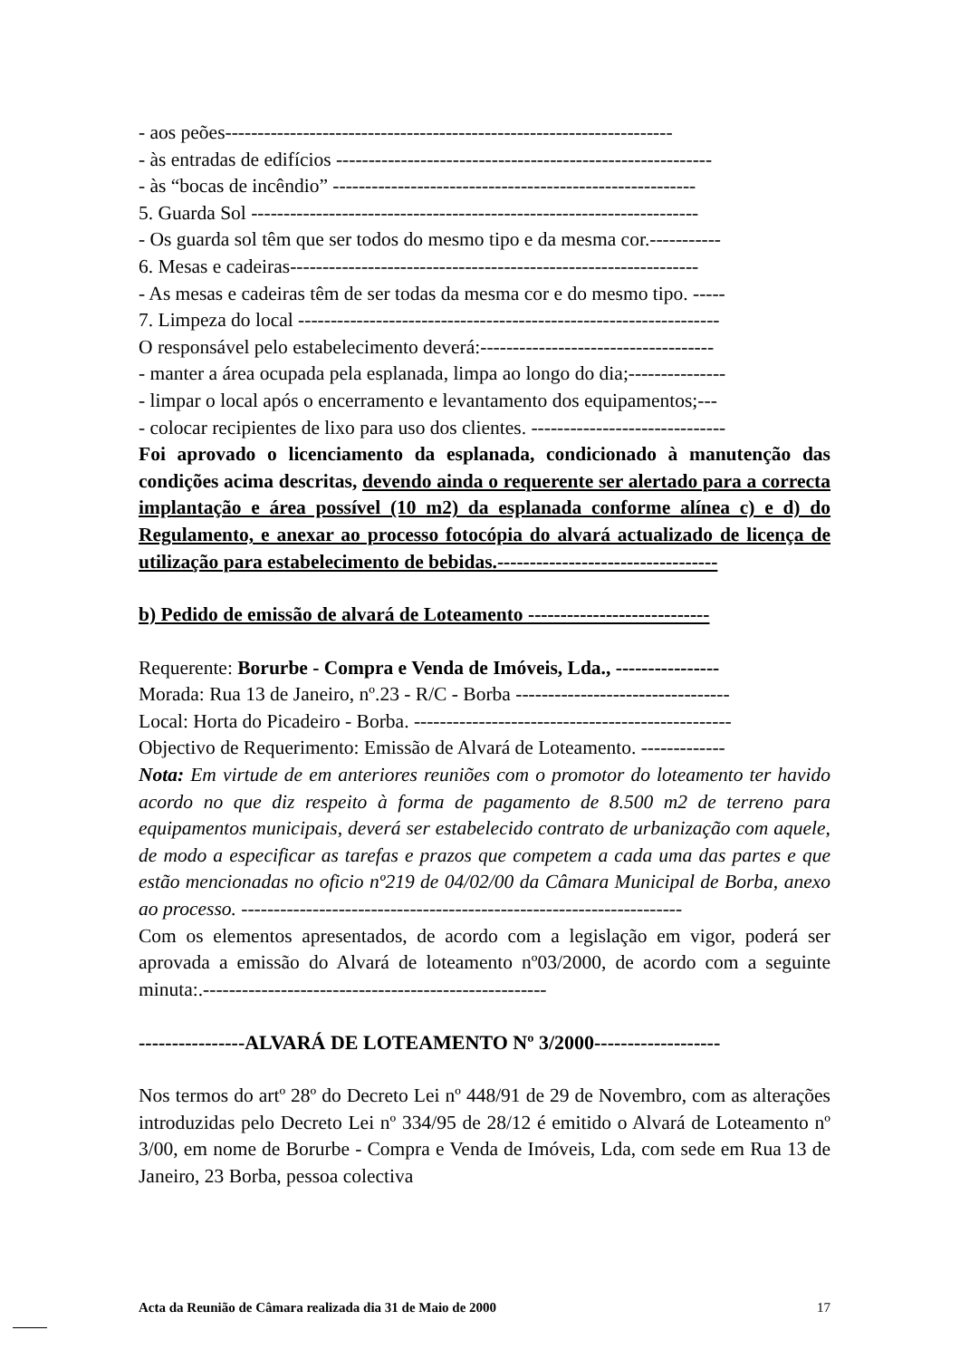- aos peões---------------------------------------------------------------------
- às entradas de edifícios ----------------------------------------------------------
- às “bocas de incêndio” --------------------------------------------------------
5. Guarda Sol ---------------------------------------------------------------------
- Os guarda sol têm que ser todos do mesmo tipo e da mesma cor.-----------
6. Mesas e cadeiras---------------------------------------------------------------
- As mesas e cadeiras têm de ser todas da mesma cor e do mesmo tipo. -----
7. Limpeza do local -----------------------------------------------------------------
O responsável pelo estabelecimento deverá:------------------------------------
- manter a área ocupada pela esplanada, limpa ao longo do dia;---------------
- limpar o local após o encerramento e levantamento dos equipamentos;---
- colocar recipientes de lixo para uso dos clientes. ------------------------------
Foi aprovado o licenciamento da esplanada, condicionado à manutenção das condições acima descritas, devendo ainda o requerente ser alertado para a correcta implantação e área possível (10 m2) da esplanada conforme alínea c) e d) do Regulamento, e anexar ao processo fotocópia do alvará actualizado de licença de utilização para estabelecimento de bebidas.----------------------------------
b) Pedido de emissão de alvará de Loteamento ----------------------------
Requerente: Borurbe - Compra e Venda de Imóveis, Lda., ----------------
Morada: Rua 13 de Janeiro, nº.23 - R/C - Borba ---------------------------------
Local: Horta do Picadeiro - Borba. -------------------------------------------------
Objectivo de Requerimento: Emissão de Alvará de Loteamento. -------------
Nota: Em virtude de em anteriores reuniões com o promotor do loteamento ter havido acordo no que diz respeito à forma de pagamento de 8.500 m2 de terreno para equipamentos municipais, deverá ser estabelecido contrato de urbanização com aquele, de modo a especificar as tarefas e prazos que competem a cada uma das partes e que estão mencionadas no oficio nº219 de 04/02/00 da Câmara Municipal de Borba, anexo ao processo. --------------------------------------------------------------------
Com os elementos apresentados, de acordo com a legislação em vigor, poderá ser aprovada a emissão do Alvará de loteamento nº03/2000, de acordo com a seguinte minuta:.-----------------------------------------------------
----------------ALVARÁ DE LOTEAMENTO Nº 3/2000-------------------
Nos termos do artº 28º do Decreto Lei nº 448/91 de 29 de Novembro, com as alterações introduzidas pelo Decreto Lei nº 334/95 de 28/12 é emitido o Alvará de Loteamento nº 3/00, em nome de Borurbe - Compra e Venda de Imóveis, Lda, com sede em Rua 13 de Janeiro, 23 Borba, pessoa colectiva
Acta da Reunião de Câmara realizada dia 31 de Maio de 2000 17